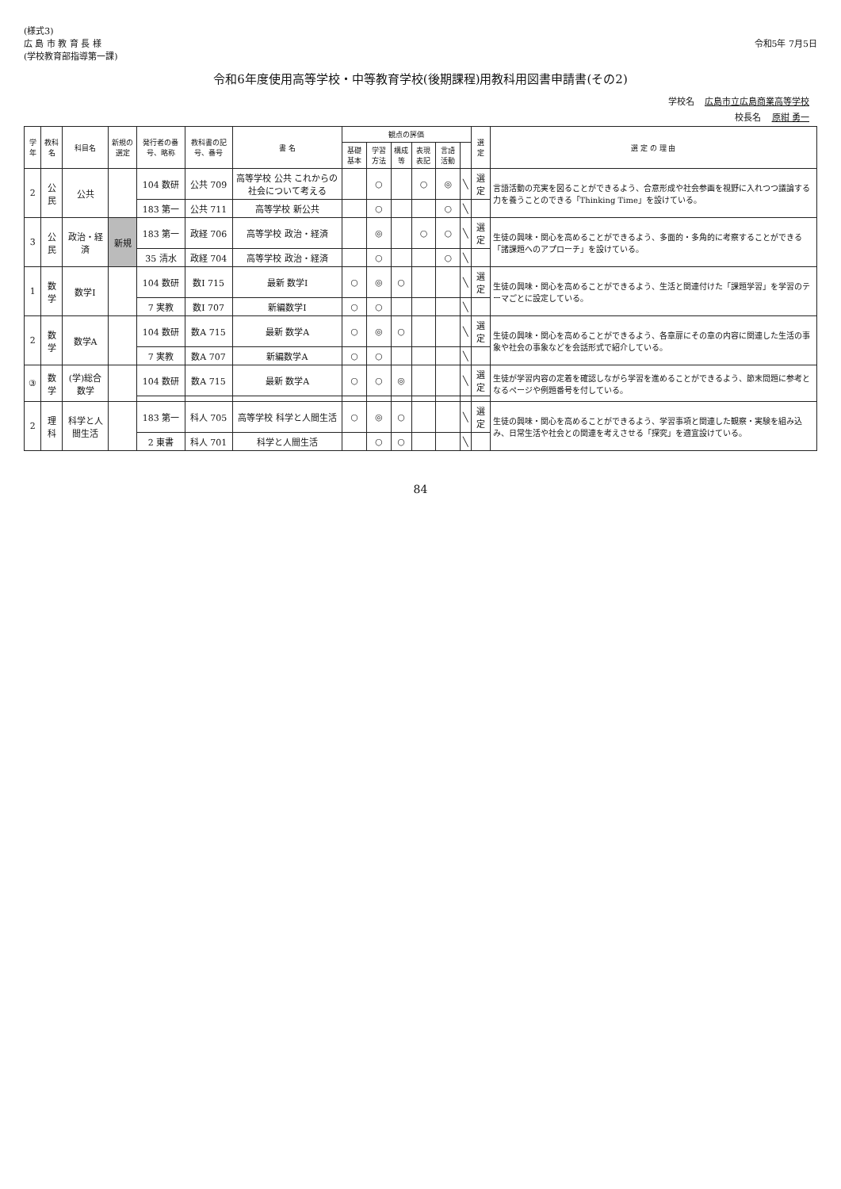(様式3)
広 島 市 教 育 長 様
(学校教育部指導第一課)
令和5年 7月5日
令和6年度使用高等学校・中等教育学校(後期課程)用教科用図書申請書(その2)
学校名 広島市立広島商業高等学校
校長名 原紺 勇一
| 学年 | 教科名 | 科目名 | 新規の選定 | 発行者の番号、略称 | 教科書の記号、番号 | 書 名 | 観点の評価 | | | | | | 選定 | 選 定 の 理 由 |
| --- | --- | --- | --- | --- | --- | --- | --- | --- | --- | --- | --- | --- | --- | --- |
| | | | | | | | 基礎基本 | 学習方法 | 構成等 | 表現表記 | 言語活動 | | | |
| 2 | 公民 | 公共 | | 104 数研 | 公共 709 | 高等学校 公共 これからの社会について考える | | ○ | | ○ | ◎ | ╲ | 選定 | 言語活動の充実を図ることができるよう、合意形成や社会参画を視野に入れつつ議論する力を養うことのできる「Thinking Time」を設けている。 |
| | | | | 183 第一 | 公共 711 | 高等学校 新公共 | | ○ | | | ○ | ╲ | | |
| 3 | 公民 | 政治・経済 | 新規 | 183 第一 | 政経 706 | 高等学校 政治・経済 | | ◎ | | ○ | ○ | ╲ | 選定 | 生徒の興味・関心を高めることができるよう、多面的・多角的に考察することができる「諸課題へのアプローチ」を設けている。 |
| | | | | 35 清水 | 政経 704 | 高等学校 政治・経済 | | ○ | | | ○ | ╲ | | |
| 1 | 数学 | 数学Ⅰ | | 104 数研 | 数Ⅰ 715 | 最新 数学Ⅰ | ○ | ◎ | ○ | | | ╲ | 選定 | 生徒の興味・関心を高めることができるよう、生活と関連付けた「課題学習」を学習のテーマごとに設定している。 |
| | | | | 7 実教 | 数Ⅰ 707 | 新編数学Ⅰ | ○ | ○ | | | | ╲ | | |
| 2 | 数学 | 数学A | | 104 数研 | 数A 715 | 最新 数学A | ○ | ◎ | ○ | | | ╲ | 選定 | 生徒の興味・関心を高めることができるよう、各章扉にその章の内容に関連した生活の事象や社会の事象などを会話形式で紹介している。 |
| | | | | 7 実教 | 数A 707 | 新編数学A | ○ | ○ | | | | ╲ | | |
| ③ | 数学 | (学)総合数学 | | 104 数研 | 数A 715 | 最新 数学A | ○ | ○ | ◎ | | | ╲ | 選定 | 生徒が学習内容の定着を確認しながら学習を進めることができるよう、節末問題に参考となるページや例題番号を付している。 |
| 2 | 理科 | 科学と人間生活 | | 183 第一 | 科人 705 | 高等学校 科学と人間生活 | ○ | ◎ | ○ | | | ╲ | 選定 | 生徒の興味・関心を高めることができるよう、学習事項と関連した観察・実験を組み込み、日常生活や社会との関連を考えさせる「探究」を適宜設けている。 |
| | | | | 2 東書 | 科人 701 | 科学と人間生活 | | ○ | ○ | | | ╲ | | |
84